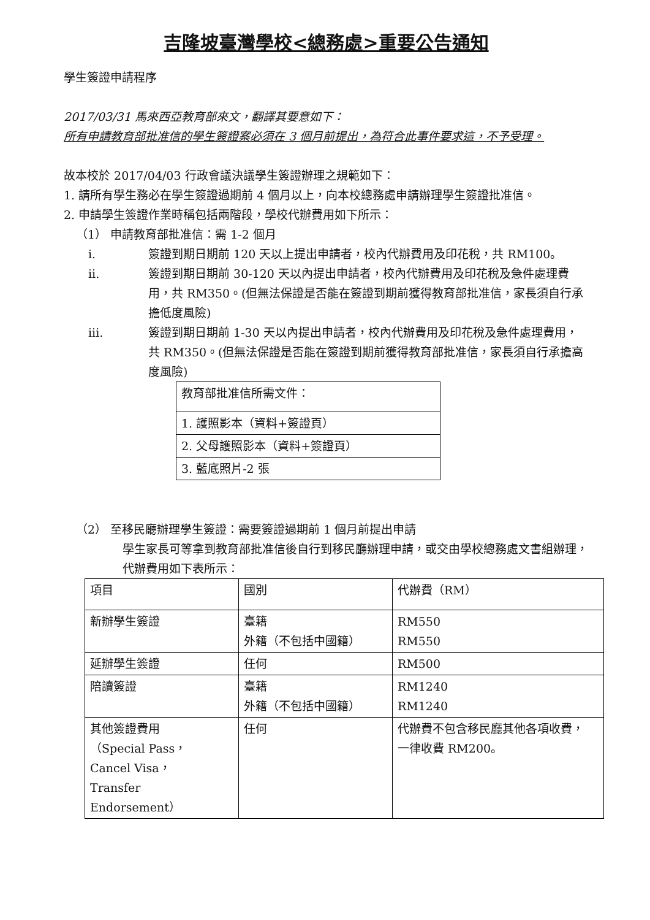吉隆坡臺灣學校<總務處>重要公告通知
學生簽證申請程序
2017/03/31 馬來西亞教育部來文，翻譯其要意如下：
所有申請教育部批准信的學生簽證案必須在 3 個月前提出，為符合此事件要求這，不予受理。
故本校於 2017/04/03 行政會議決議學生簽證辦理之規範如下：
1. 請所有學生務必在學生簽證過期前 4 個月以上，向本校總務處申請辦理學生簽證批准信。
2. 申請學生簽證作業時稱包括兩階段，學校代辦費用如下所示：
（1） 申請教育部批准信：需 1-2 個月
i. 簽證到期日期前 120 天以上提出申請者，校內代辦費用及印花稅，共 RM100。
ii. 簽證到期日期前 30-120 天以內提出申請者，校內代辦費用及印花稅及急件處理費用，共 RM350。(但無法保證是否能在簽證到期前獲得教育部批准信，家長須自行承擔低度風險)
iii. 簽證到期日期前 1-30 天以內提出申請者，校內代辦費用及印花稅及急件處理費用，共 RM350。(但無法保證是否能在簽證到期前獲得教育部批准信，家長須自行承擔高度風險)
| 教育部批准信所需文件： |
| 1. 護照影本（資料+簽證頁） |
| 2. 父母護照影本（資料+簽證頁） |
| 3. 藍底照片-2 張 |
（2） 至移民廳辦理學生簽證：需要簽證過期前 1 個月前提出申請
學生家長可等拿到教育部批准信後自行到移民廳辦理申請，或交由學校總務處文書組辦理，代辦費用如下表所示：
| 項目 | 國別 | 代辦費（RM） |
| 新辦學生簽證 | 臺籍 外籍（不包括中國籍） | RM550 RM550 |
| 延辦學生簽證 | 任何 | RM500 |
| 陪讀簽證 | 臺籍 外籍（不包括中國籍） | RM1240 RM1240 |
| 其他簽證費用 （Special Pass， Cancel Visa， Transfer Endorsement） | 任何 | 代辦費不包含移民廳其他各項收費， 一律收費 RM200。 |